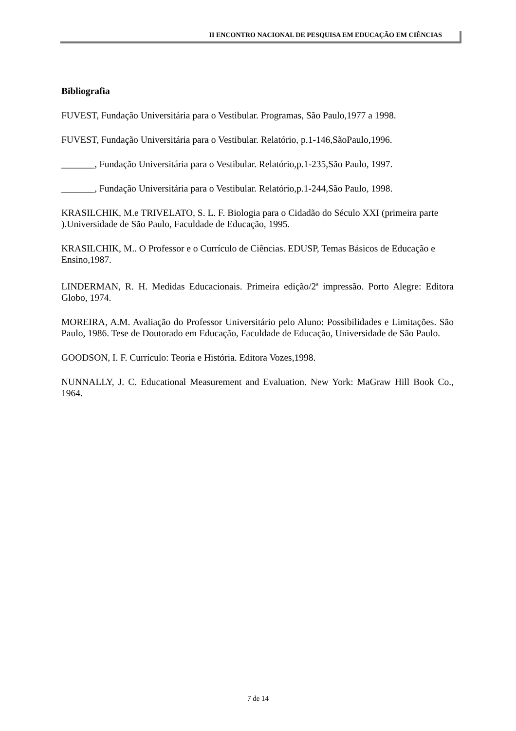II ENCONTRO NACIONAL DE PESQUISA EM EDUCAÇÃO EM CIÊNCIAS
Bibliografia
FUVEST, Fundação Universitária para o Vestibular. Programas, São Paulo,1977 a 1998.
FUVEST, Fundação Universitária para o Vestibular. Relatório, p.1-146,SãoPaulo,1996.
_______, Fundação Universitária para o Vestibular. Relatório,p.1-235,São Paulo, 1997.
_______, Fundação Universitária para o Vestibular. Relatório,p.1-244,São Paulo, 1998.
KRASILCHIK, M.e TRIVELATO, S. L. F. Biologia para o Cidadão do Século XXI (primeira parte ).Universidade de São Paulo, Faculdade de Educação, 1995.
KRASILCHIK, M.. O Professor e o Currículo de Ciências. EDUSP, Temas Básicos de Educação e Ensino,1987.
LINDERMAN, R. H. Medidas Educacionais. Primeira edição/2<sup>a</sup> impressão. Porto Alegre: Editora Globo, 1974.
MOREIRA, A.M. Avaliação do Professor Universitário pelo Aluno: Possibilidades e Limitações. São Paulo, 1986. Tese de Doutorado em Educação, Faculdade de Educação, Universidade de São Paulo.
GOODSON, I. F. Currículo: Teoria e História. Editora Vozes,1998.
NUNNALLY, J. C. Educational Measurement and Evaluation. New York: MaGraw Hill Book Co., 1964.
7 de 14